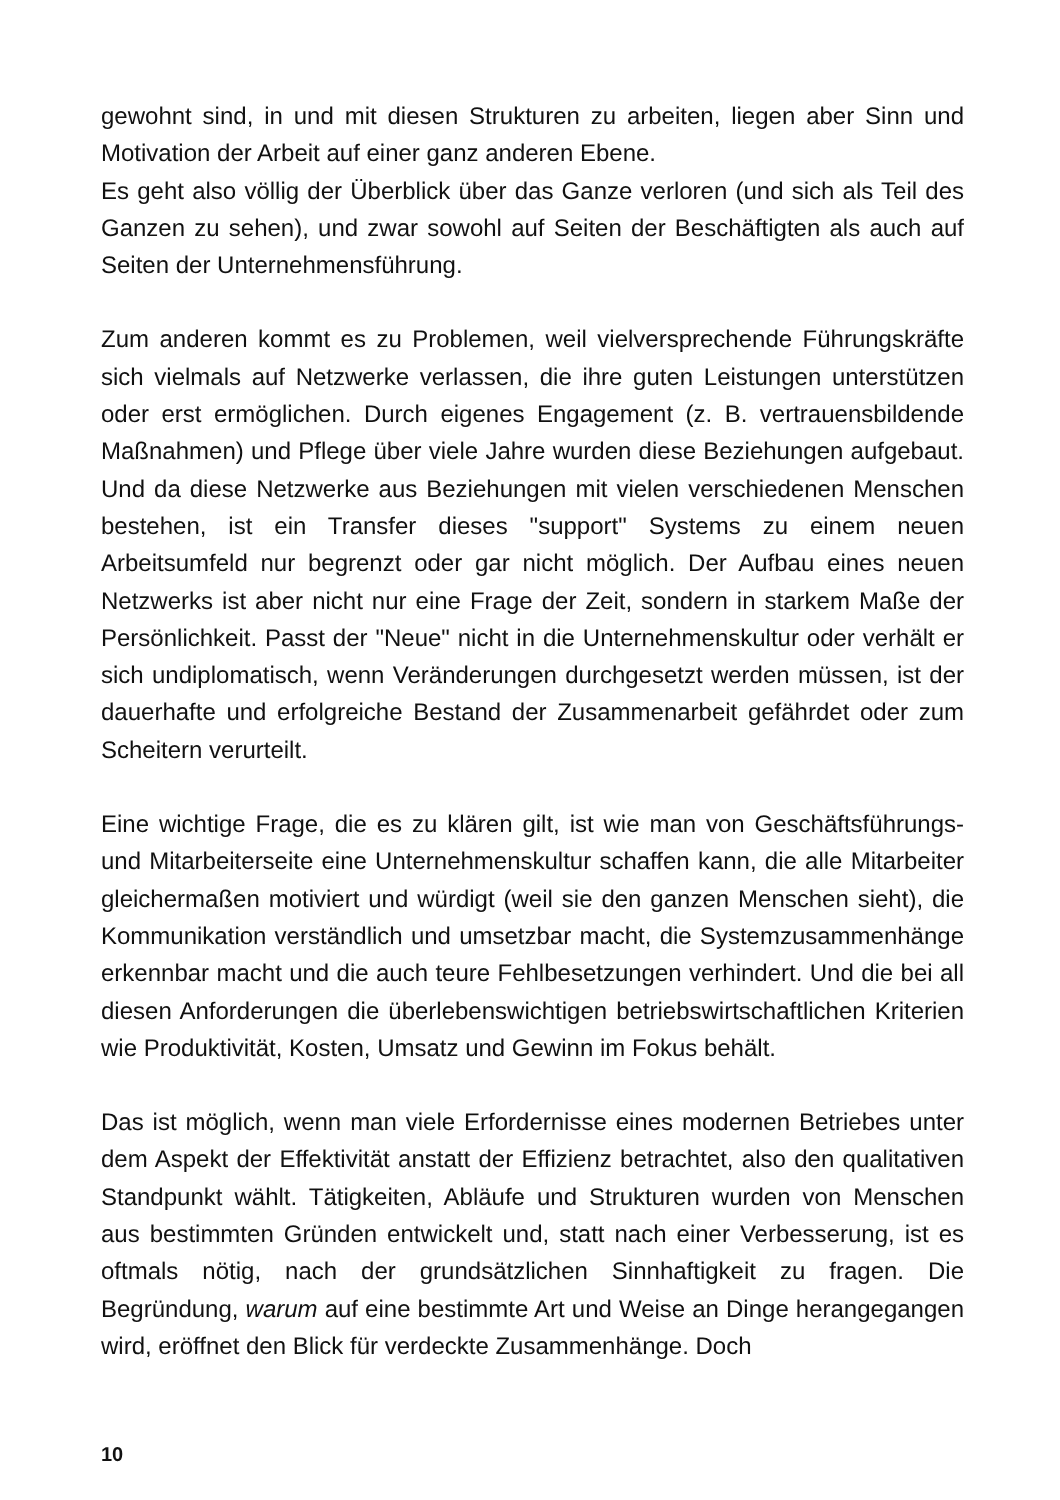gewohnt sind, in und mit diesen Strukturen zu arbeiten, liegen aber Sinn und Motivation der Arbeit auf einer ganz anderen Ebene.
Es geht also völlig der Überblick über das Ganze verloren (und sich als Teil des Ganzen zu sehen), und zwar sowohl auf Seiten der Beschäftigten als auch auf Seiten der Unternehmensführung.
Zum anderen kommt es zu Problemen, weil vielversprechende Führungskräfte sich vielmals auf Netzwerke verlassen, die ihre guten Leistungen unterstützen oder erst ermöglichen. Durch eigenes Engagement (z. B. vertrauensbildende Maßnahmen) und Pflege über viele Jahre wurden diese Beziehungen aufgebaut. Und da diese Netzwerke aus Beziehungen mit vielen verschiedenen Menschen bestehen, ist ein Transfer dieses "support" Systems zu einem neuen Arbeitsumfeld nur begrenzt oder gar nicht möglich. Der Aufbau eines neuen Netzwerks ist aber nicht nur eine Frage der Zeit, sondern in starkem Maße der Persönlichkeit. Passt der "Neue" nicht in die Unternehmenskultur oder verhält er sich undiplomatisch, wenn Veränderungen durchgesetzt werden müssen, ist der dauerhafte und erfolgreiche Bestand der Zusammenarbeit gefährdet oder zum Scheitern verurteilt.
Eine wichtige Frage, die es zu klären gilt, ist wie man von Geschäftsführungs- und Mitarbeiterseite eine Unternehmenskultur schaffen kann, die alle Mitarbeiter gleichermaßen motiviert und würdigt (weil sie den ganzen Menschen sieht), die Kommunikation verständlich und umsetzbar macht, die Systemzusammenhänge erkennbar macht und die auch teure Fehlbesetzungen verhindert. Und die bei all diesen Anforderungen die überlebenswichtigen betriebswirtschaftlichen Kriterien wie Produktivität, Kosten, Umsatz und Gewinn im Fokus behält.
Das ist möglich, wenn man viele Erfordernisse eines modernen Betriebes unter dem Aspekt der Effektivität anstatt der Effizienz betrachtet, also den qualitativen Standpunkt wählt. Tätigkeiten, Abläufe und Strukturen wurden von Menschen aus bestimmten Gründen entwickelt und, statt nach einer Verbesserung, ist es oftmals nötig, nach der grundsätzlichen Sinnhaftigkeit zu fragen. Die Begründung, warum auf eine bestimmte Art und Weise an Dinge herangegangen wird, eröffnet den Blick für verdeckte Zusammenhänge. Doch
10